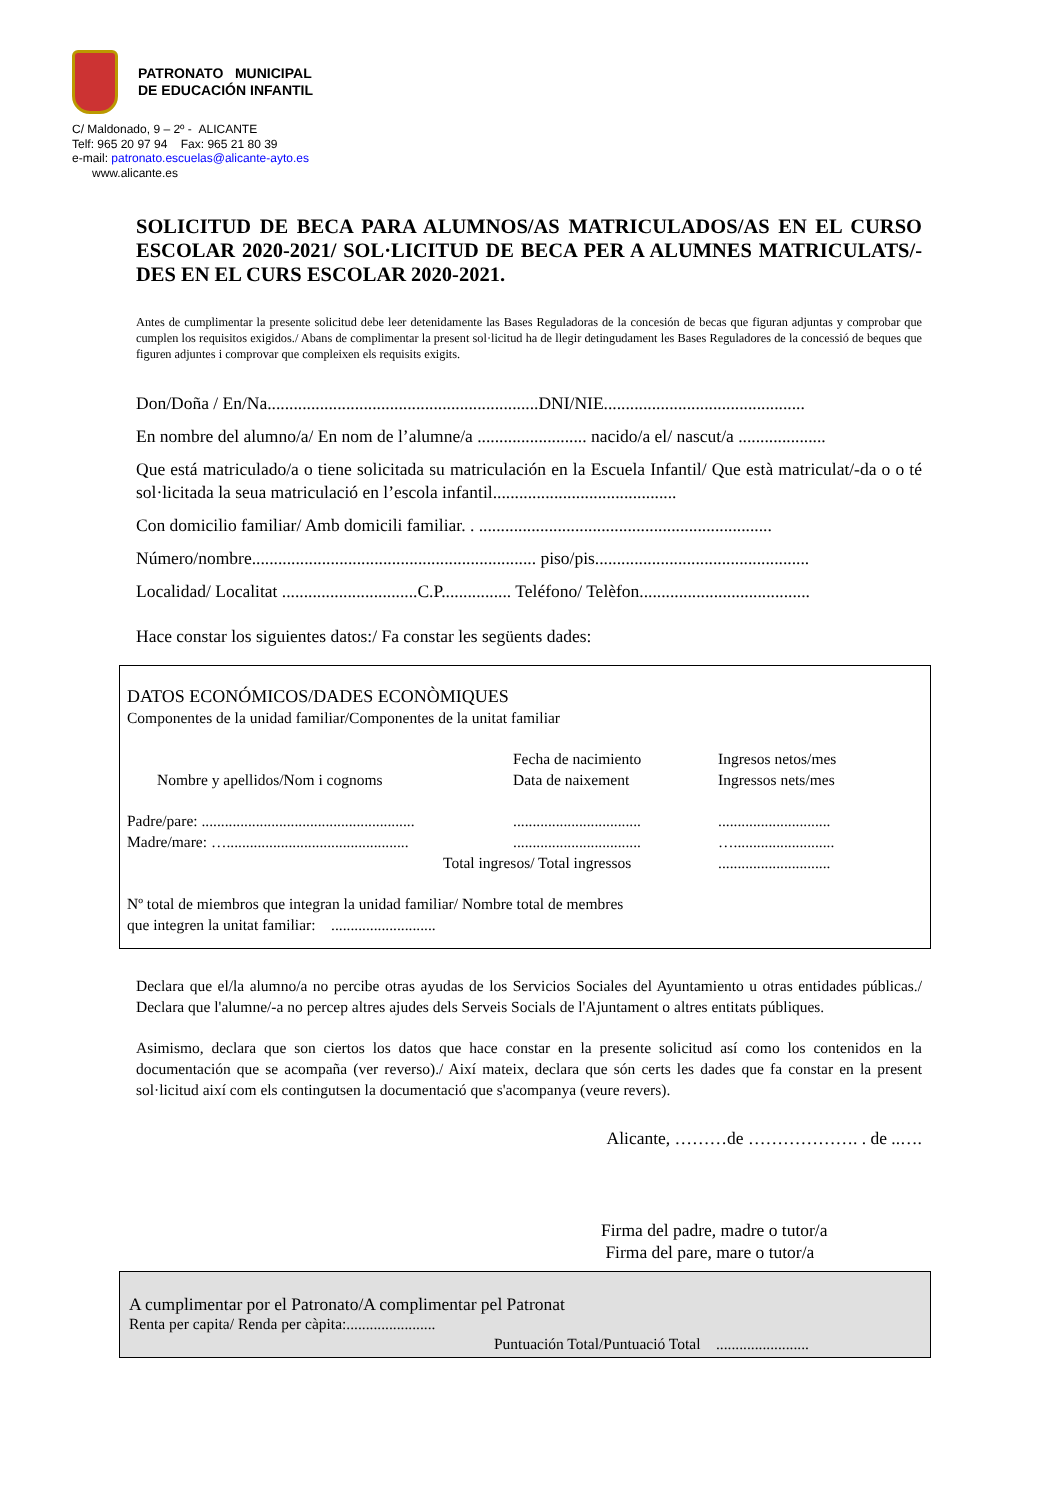PATRONATO MUNICIPAL
DE EDUCACIÓN INFANTIL
C/ Maldonado, 9 – 2º - ALICANTE
Telf: 965 20 97 94 Fax: 965 21 80 39
e-mail: patronato.escuelas@alicante-ayto.es
www.alicante.es
SOLICITUD DE BECA PARA ALUMNOS/AS MATRICULADOS/AS EN EL CURSO ESCOLAR 2020-2021/ SOL·LICITUD DE BECA PER A ALUMNES MATRICULATS/-DES EN EL CURS ESCOLAR 2020-2021.
Antes de cumplimentar la presente solicitud debe leer detenidamente las Bases Reguladoras de la concesión de becas que figuran adjuntas y comprobar que cumplen los requisitos exigidos./ Abans de complimentar la present sol·licitud ha de llegir detingudament les Bases Reguladores de la concessió de beques que figuren adjuntes i comprovar que compleixen els requisits exigits.
Don/Doña / En/Na..............................................................DNI/NIE..............................................
En nombre del alumno/a/ En nom de l’alumne/a ......................... nacido/a el/ nascut/a ....................
Que está matriculado/a o tiene solicitada su matriculación en la Escuela Infantil/ Que està matriculat/-da o o té sol·licitada la seua matriculació en l’escola infantil..........................................
Con domicilio familiar/ Amb domicili familiar. . ...................................................................
Número/nombre................................................................. piso/pis.................................................
Localidad/ Localitat ...............................C.P................ Teléfono/ Telèfon.......................................
Hace constar los siguientes datos:/ Fa constar les següents dades:
DATOS ECONÓMICOS/DADES ECONÒMIQUES
Componentes de la unidad familiar/Componentes de la unitat familiar
Nombre y apellidos/Nom i cognoms
Fecha de nacimiento
Data de naixement
Ingresos netos/mes
Ingressos nets/mes
Padre/pare: .......................................................
.................................
.............................
Madre/mare: …...............................................
.................................
…..........................
Total ingresos/ Total ingressos
.............................
Nº total de miembros que integran la unidad familiar/ Nombre total de membres
que integren la unitat familiar: ...........................
Declara que el/la alumno/a no percibe otras ayudas de los Servicios Sociales del Ayuntamiento u otras entidades públicas./ Declara que l'alumne/-a no percep altres ajudes dels Serveis Socials de l'Ajuntament o altres entitats públiques.
Asimismo, declara que son ciertos los datos que hace constar en la presente solicitud así como los contenidos en la documentación que se acompaña (ver reverso)./ Així mateix, declara que són certs les dades que fa constar en la present sol·licitud així com els contingutsen la documentació que s'acompanya (veure revers).
Alicante, ………de ………………. . de ..….
Firma del padre, madre o tutor/a
Firma del pare, mare o tutor/a
A cumplimentar por el Patronato/A complimentar pel Patronat
Renta per capita/ Renda per càpita:.......................
Puntuación Total/Puntuació Total ........................